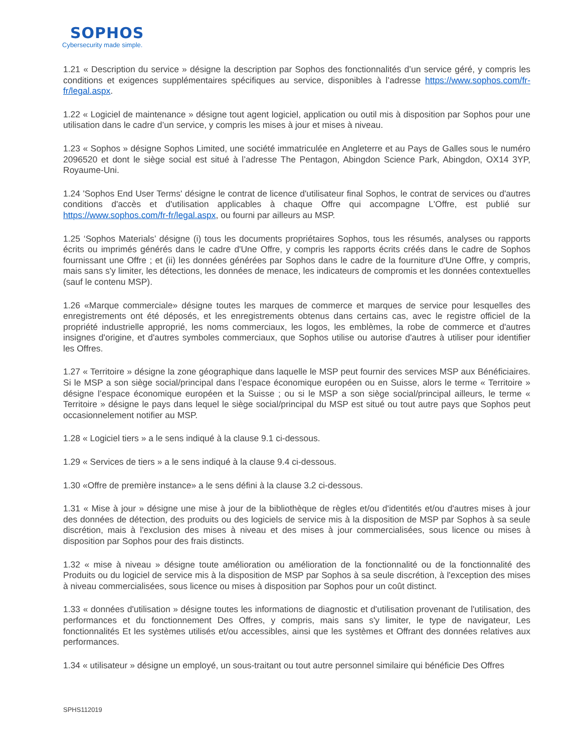SOPHOS
Cybersecurity made simple.
1.21 « Description du service » désigne la description par Sophos des fonctionnalités d’un service géré, y compris les conditions et exigences supplémentaires spécifiques au service, disponibles à l’adresse https://www.sophos.com/fr-fr/legal.aspx.
1.22 « Logiciel de maintenance » désigne tout agent logiciel, application ou outil mis à disposition par Sophos pour une utilisation dans le cadre d’un service, y compris les mises à jour et mises à niveau.
1.23 « Sophos » désigne Sophos Limited, une société immatriculée en Angleterre et au Pays de Galles sous le numéro 2096520 et dont le siège social est situé à l’adresse The Pentagon, Abingdon Science Park, Abingdon, OX14 3YP, Royaume-Uni.
1.24 'Sophos End User Terms' désigne le contrat de licence d'utilisateur final Sophos, le contrat de services ou d'autres conditions d'accès et d'utilisation applicables à chaque Offre qui accompagne L'Offre, est publié sur https://www.sophos.com/fr-fr/legal.aspx, ou fourni par ailleurs au MSP.
1.25 ‘Sophos Materials’ désigne (i) tous les documents propriétaires Sophos, tous les résumés, analyses ou rapports écrits ou imprimés générés dans le cadre d'Une Offre, y compris les rapports écrits créés dans le cadre de Sophos fournissant une Offre ; et (ii) les données générées par Sophos dans le cadre de la fourniture d'Une Offre, y compris, mais sans s'y limiter, les détections, les données de menace, les indicateurs de compromis et les données contextuelles (sauf le contenu MSP).
1.26 «Marque commerciale» désigne toutes les marques de commerce et marques de service pour lesquelles des enregistrements ont été déposés, et les enregistrements obtenus dans certains cas, avec le registre officiel de la propriété industrielle approprié, les noms commerciaux, les logos, les emblèmes, la robe de commerce et d'autres insignes d'origine, et d'autres symboles commerciaux, que Sophos utilise ou autorise d'autres à utiliser pour identifier les Offres.
1.27 « Territoire » désigne la zone géographique dans laquelle le MSP peut fournir des services MSP aux Bénéficiaires. Si le MSP a son siège social/principal dans l’espace économique européen ou en Suisse, alors le terme « Territoire » désigne l’espace économique européen et la Suisse ; ou si le MSP a son siège social/principal ailleurs, le terme « Territoire » désigne le pays dans lequel le siège social/principal du MSP est situé ou tout autre pays que Sophos peut occasionnelement notifier au MSP.
1.28 « Logiciel tiers » a le sens indiqué à la clause 9.1 ci-dessous.
1.29 « Services de tiers » a le sens indiqué à la clause 9.4 ci-dessous.
1.30 «Offre de première instance» a le sens défini à la clause 3.2 ci-dessous.
1.31 « Mise à jour » désigne une mise à jour de la bibliothèque de règles et/ou d'identités et/ou d'autres mises à jour des données de détection, des produits ou des logiciels de service mis à la disposition de MSP par Sophos à sa seule discrétion, mais à l'exclusion des mises à niveau et des mises à jour commercialisées, sous licence ou mises à disposition par Sophos pour des frais distincts.
1.32 « mise à niveau » désigne toute amélioration ou amélioration de la fonctionnalité ou de la fonctionnalité des Produits ou du logiciel de service mis à la disposition de MSP par Sophos à sa seule discrétion, à l'exception des mises à niveau commercialisées, sous licence ou mises à disposition par Sophos pour un coût distinct.
1.33 « données d'utilisation » désigne toutes les informations de diagnostic et d'utilisation provenant de l'utilisation, des performances et du fonctionnement Des Offres, y compris, mais sans s'y limiter, le type de navigateur, Les fonctionnalités Et les systèmes utilisés et/ou accessibles, ainsi que les systèmes et Offrant des données relatives aux performances.
1.34 « utilisateur » désigne un employé, un sous-traitant ou tout autre personnel similaire qui bénéficie Des Offres
SPHS112019